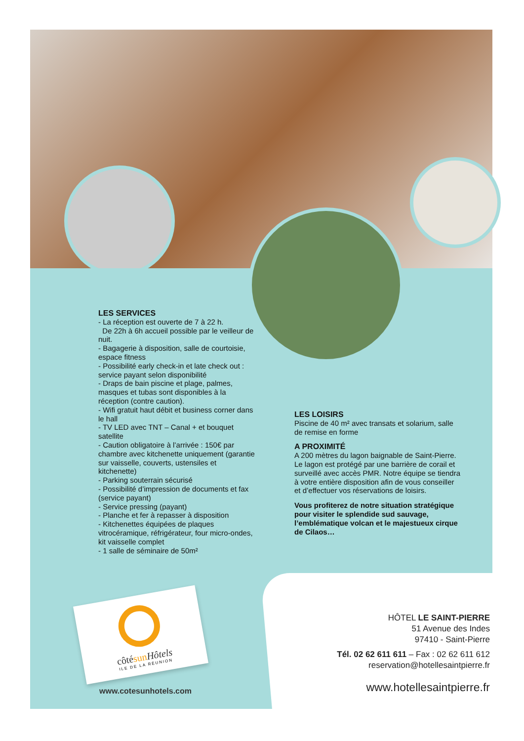LES SERVICES
- La réception est ouverte de 7 à 22 h.
De 22h à 6h accueil possible par le veilleur de nuit.
- Bagagerie à disposition, salle de courtoisie, espace fitness
- Possibilité early check-in et late check out : service payant selon disponibilité
- Draps de bain piscine et plage, palmes, masques et tubas sont disponibles à la réception (contre caution).
- Wifi gratuit haut débit et business corner dans le hall
- TV LED avec TNT – Canal + et bouquet satellite
- Caution obligatoire à l’arrivée : 150€ par chambre avec kitchenette uniquement (garantie sur vaisselle, couverts, ustensiles et kitchenette)
- Parking souterrain sécurisé
- Possibilité d’impression de documents et fax (service payant)
- Service pressing (payant)
- Planche et fer à repasser à disposition
- Kitchenettes équipées de plaques vitrocéramique, réfrigérateur, four micro-ondes, kit vaisselle complet
- 1 salle de séminaire de 50m²
LES LOISIRS
Piscine de 40 m² avec transats et solarium, salle de remise en forme
A PROXIMITÉ
A 200 mètres du lagon baignable de Saint-Pierre. Le lagon est protégé par une barrière de corail et surveillé avec accès PMR. Notre équipe se tiendra à votre entière disposition afin de vous conseiller et d’effectuer vos réservations de loisirs.
Vous profiterez de notre situation stratégique pour visiter le splendide sud sauvage, l’emblématique volcan et le majestueux cirque de Cilaos…
côtésun Hôtels
ILE DE LA RÉUNION
www.cotesunhotels.com
HÔTEL LE SAINT-PIERRE
51 Avenue des Indes
97410 - Saint-Pierre
Tél. 02 62 611 611 – Fax : 02 62 611 612
reservation@hotellesaintpierre.fr
www.hotellesaintpierre.fr